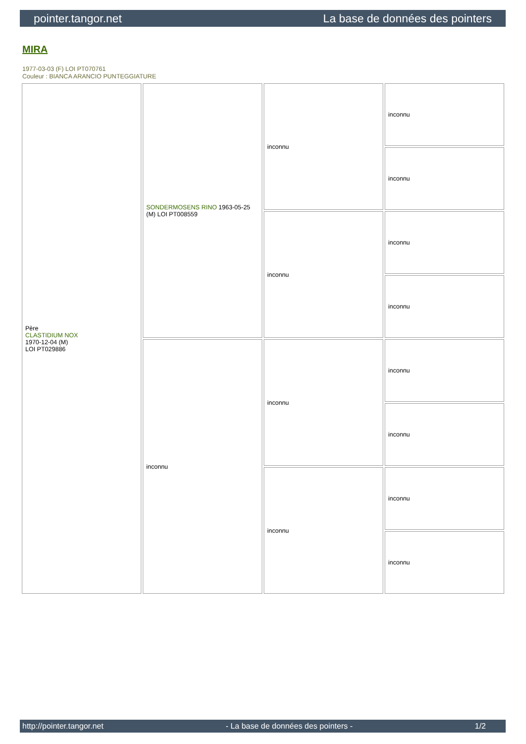pointer.tangor.net La base de données des pointers
MIRA
1977-03-03 (F) LOI PT070761
Couleur : BIANCA ARANCIO PUNTEGGIATURE
| Père CLASTIDIUM NOX 1970-12-04 (M) LOI PT029886 | SONDERMOSENS RINO 1963-05-25 (M) LOI PT008559 | inconnu | inconnu |
| | | | inconnu |
| | | inconnu | inconnu |
| | | | inconnu |
| | inconnu | inconnu | inconnu |
| | | | inconnu |
| | | inconnu | inconnu |
| | | | inconnu |
http://pointer.tangor.net - La base de données des pointers - 1/2